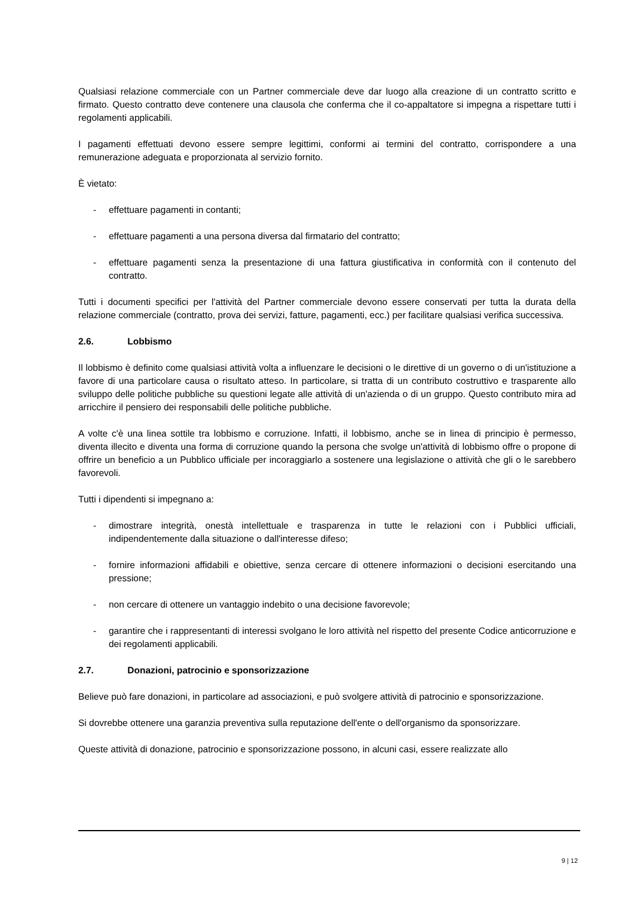Qualsiasi relazione commerciale con un Partner commerciale deve dar luogo alla creazione di un contratto scritto e firmato. Questo contratto deve contenere una clausola che conferma che il co-appaltatore si impegna a rispettare tutti i regolamenti applicabili.
I pagamenti effettuati devono essere sempre legittimi, conformi ai termini del contratto, corrispondere a una remunerazione adeguata e proporzionata al servizio fornito.
È vietato:
- effettuare pagamenti in contanti;
- effettuare pagamenti a una persona diversa dal firmatario del contratto;
- effettuare pagamenti senza la presentazione di una fattura giustificativa in conformità con il contenuto del contratto.
Tutti i documenti specifici per l'attività del Partner commerciale devono essere conservati per tutta la durata della relazione commerciale (contratto, prova dei servizi, fatture, pagamenti, ecc.) per facilitare qualsiasi verifica successiva.
2.6. Lobbismo
Il lobbismo è definito come qualsiasi attività volta a influenzare le decisioni o le direttive di un governo o di un'istituzione a favore di una particolare causa o risultato atteso. In particolare, si tratta di un contributo costruttivo e trasparente allo sviluppo delle politiche pubbliche su questioni legate alle attività di un'azienda o di un gruppo. Questo contributo mira ad arricchire il pensiero dei responsabili delle politiche pubbliche.
A volte c'è una linea sottile tra lobbismo e corruzione. Infatti, il lobbismo, anche se in linea di principio è permesso, diventa illecito e diventa una forma di corruzione quando la persona che svolge un'attività di lobbismo offre o propone di offrire un beneficio a un Pubblico ufficiale per incoraggiarlo a sostenere una legislazione o attività che gli o le sarebbero favorevoli.
Tutti i dipendenti si impegnano a:
- dimostrare integrità, onestà intellettuale e trasparenza in tutte le relazioni con i Pubblici ufficiali, indipendentemente dalla situazione o dall'interesse difeso;
- fornire informazioni affidabili e obiettive, senza cercare di ottenere informazioni o decisioni esercitando una pressione;
- non cercare di ottenere un vantaggio indebito o una decisione favorevole;
- garantire che i rappresentanti di interessi svolgano le loro attività nel rispetto del presente Codice anticorruzione e dei regolamenti applicabili.
2.7. Donazioni, patrocinio e sponsorizzazione
Believe può fare donazioni, in particolare ad associazioni, e può svolgere attività di patrocinio e sponsorizzazione.
Si dovrebbe ottenere una garanzia preventiva sulla reputazione dell'ente o dell'organismo da sponsorizzare.
Queste attività di donazione, patrocinio e sponsorizzazione possono, in alcuni casi, essere realizzate allo
9 | 12